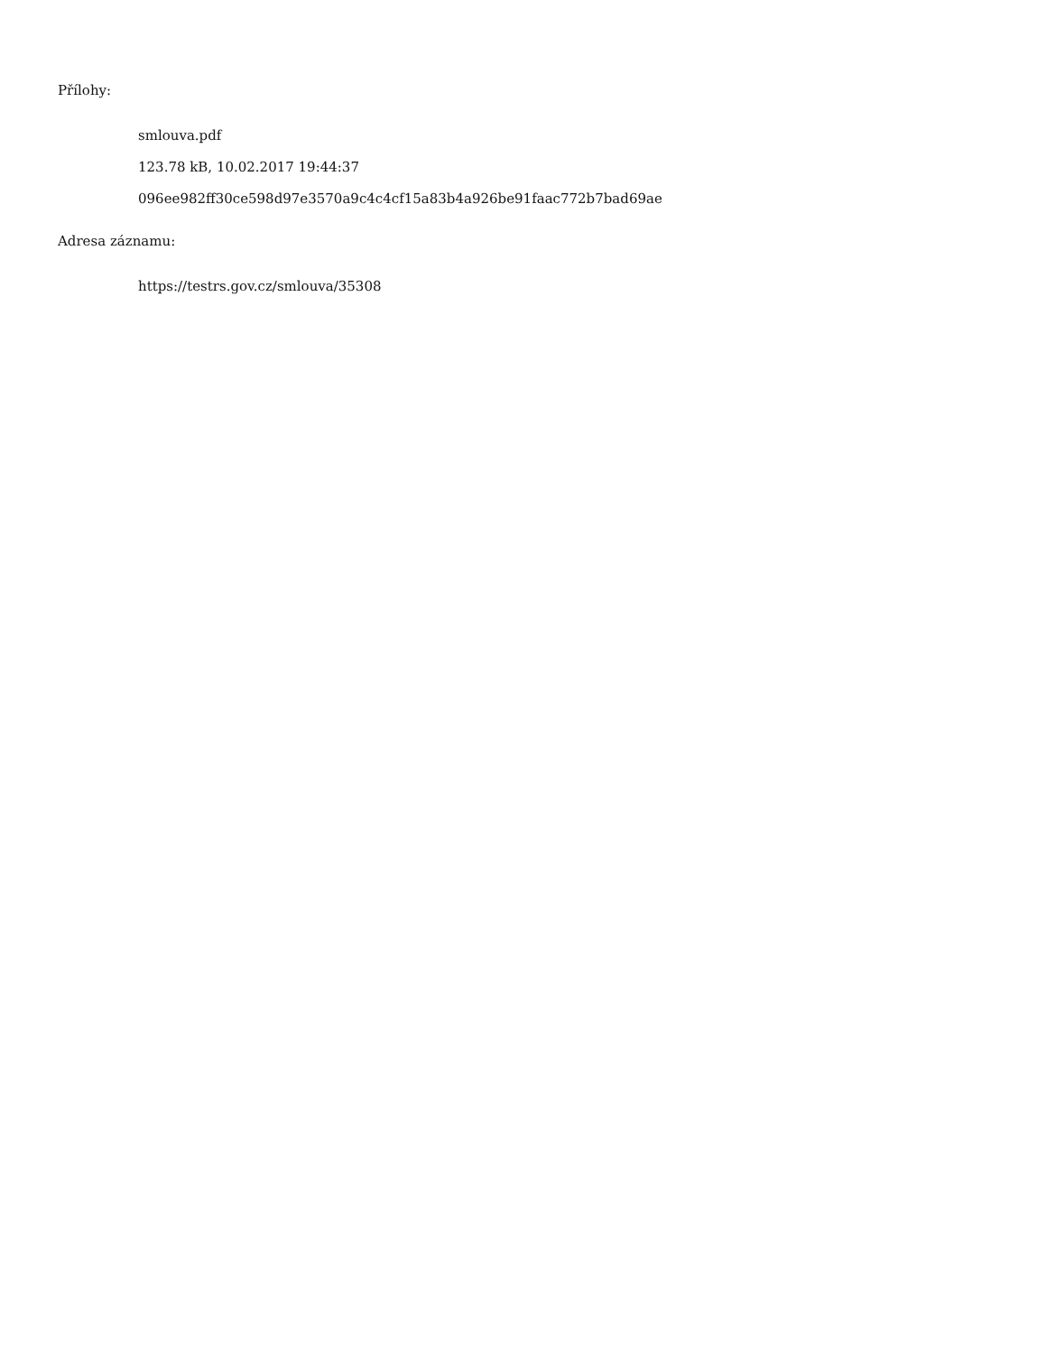Přílohy:
smlouva.pdf
123.78 kB, 10.02.2017 19:44:37
096ee982ff30ce598d97e3570a9c4c4cf15a83b4a926be91faac772b7bad69ae
Adresa záznamu:
https://testrs.gov.cz/smlouva/35308